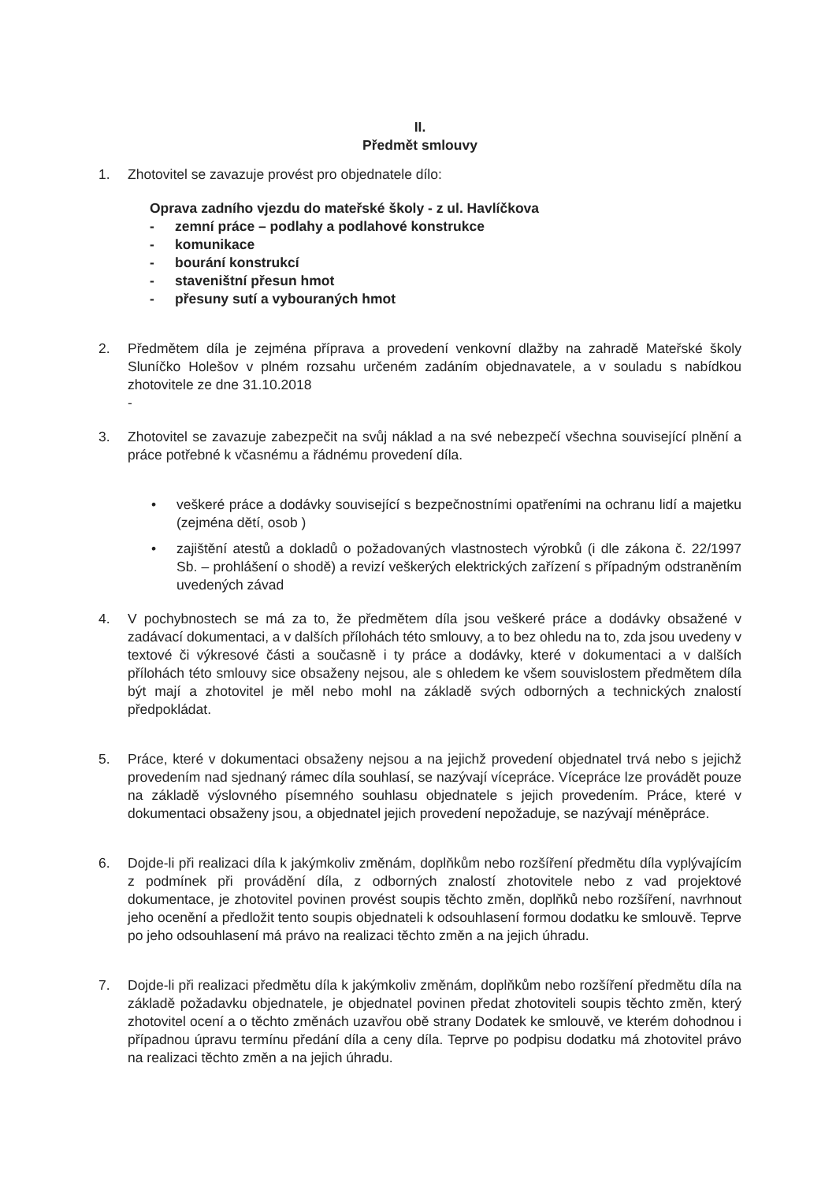II.
Předmět smlouvy
1. Zhotovitel se zavazuje provést pro objednatele dílo:
Oprava zadního vjezdu do mateřské školy - z ul. Havlíčkova
- zemní práce – podlahy a podlahové konstrukce
- komunikace
- bourání konstrukcí
- staveništní přesun hmot
- přesuny sutí a vybouraných hmot
2. Předmětem díla je zejména příprava a provedení venkovní dlažby na zahradě Mateřské školy Sluníčko Holešov v plném rozsahu určeném zadáním objednavatele, a v souladu s nabídkou zhotovitele ze dne 31.10.2018
-
3. Zhotovitel se zavazuje zabezpečit na svůj náklad a na své nebezpečí všechna související plnění a práce potřebné k včasnému a řádnému provedení díla.
• veškeré práce a dodávky související s bezpečnostními opatřeními na ochranu lidí a majetku (zejména dětí, osob )
• zajištění atestů a dokladů o požadovaných vlastnostech výrobků (i dle zákona č. 22/1997 Sb. – prohlášení o shodě) a revizí veškerých elektrických zařízení s případným odstraněním uvedených závad
4. V pochybnostech se má za to, že předmětem díla jsou veškeré práce a dodávky obsažené v zadávací dokumentaci, a v dalších přílohách této smlouvy, a to bez ohledu na to, zda jsou uvedeny v textové či výkresové části a současně i ty práce a dodávky, které v dokumentaci a v dalších přílohách této smlouvy sice obsaženy nejsou, ale s ohledem ke všem souvislostem předmětem díla být mají a zhotovitel je měl nebo mohl na základě svých odborných a technických znalostí předpokládat.
5. Práce, které v dokumentaci obsaženy nejsou a na jejichž provedení objednatel trvá nebo s jejichž provedením nad sjednaný rámec díla souhlasí, se nazývají vícepráce. Vícepráce lze provádět pouze na základě výslovného písemného souhlasu objednatele s jejich provedením. Práce, které v dokumentaci obsaženy jsou, a objednatel jejich provedení nepožaduje, se nazývají méněpráce.
6. Dojde-li při realizaci díla k jakýmkoliv změnám, doplňkům nebo rozšíření předmětu díla vyplývajícím z podmínek při provádění díla, z odborných znalostí zhotovitele nebo z vad projektové dokumentace, je zhotovitel povinen provést soupis těchto změn, doplňků nebo rozšíření, navrhnout jeho ocenění a předložit tento soupis objednateli k odsouhlasení formou dodatku ke smlouvě. Teprve po jeho odsouhlasení má právo na realizaci těchto změn a na jejich úhradu.
7. Dojde-li při realizaci předmětu díla k jakýmkoliv změnám, doplňkům nebo rozšíření předmětu díla na základě požadavku objednatele, je objednatel povinen předat zhotoviteli soupis těchto změn, který zhotovitel ocení a o těchto změnách uzavřou obě strany Dodatek ke smlouvě, ve kterém dohodnou i případnou úpravu termínu předání díla a ceny díla. Teprve po podpisu dodatku má zhotovitel právo na realizaci těchto změn a na jejich úhradu.